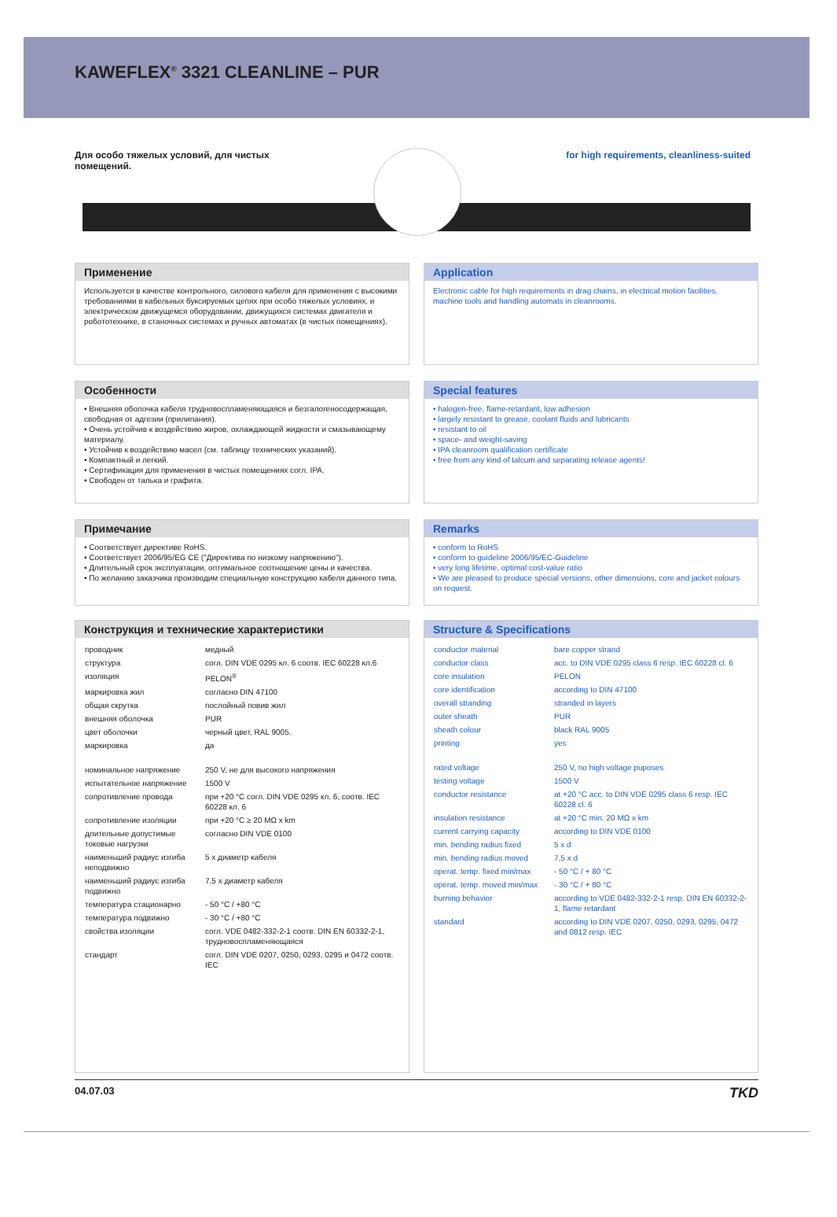KAWEFLEX<sup>®</sup> 3321 CLEANLINE – PUR
Для особо тяжелых условий, для чистых
помещений.
for high requirements, cleanliness-suited
Применение
Используется в качестве контрольного, силового кабеля для применения с высокими требованиями в кабельных буксируемых цепях при особо тяжелых условиях, и электрическом движущемся оборудовании, движущихся системах двигателя и робототехнике, в станочных системах и ручных автоматах (в чистых помещениях).
Application
Electronic cable for high requirements in drag chains, in electrical motion facilities, machine tools and handling automats in cleanrooms.
Особенности
• Внешняя оболочка кабеля трудновоспламеняющаяся и безгалогеносодержащая, свободная от адгезии (прилипания).
• Очень устойчив к воздействию жиров, охлаждающей жидкости и смазывающему материалу.
• Устойчив к воздействию масел (см. таблицу технических указаний).
• Компактный и легкий.
• Сертификация для применения в чистых помещениях согл. IPA.
• Свободен от талька и графита.
Special features
• halogen-free, flame-retardant, low adhesion
• largely resistant to grease, coolant fluids and lubricants
• resistant to oil
• space- and weight-saving
• IPA cleanroom qualification certificate
• free from any kind of talcum and separating release agents!
Примечание
• Соответствует директиве RoHS.
• Соответствует 2006/95/EG CE ("Директива по низкому напряжению").
• Длительный срок эксплуатации, оптимальное соотношение цены и качества.
• По желанию заказчика производим специальную конструкцию кабеля данного типа.
Remarks
• conform to RoHS
• conform to guideline 2006/95/EC-Guideline
• very long lifetime, optimal cost-value ratio
• We are pleased to produce special versions, other dimensions, core and jacket colours on request.
Конструкция и технические характеристики
| проводник | медный |
| структура | согл. DIN VDE 0295 кл. 6 соотв. IEC 60228 кл.6 |
| изоляция | PELON<sup>®</sup> |
| маркировка жил | согласно DIN 47100 |
| общая скрутка | послойный повив жил |
| внешняя оболочка | PUR |
| цвет оболочки | черный цвет, RAL 9005. |
| маркировка | да |
| номинальное напряжение | 250 V, не для высокого напряжения |
| испытательное напряжение | 1500 V |
| сопротивление провода | при +20 °C согл. DIN VDE 0295 кл. 6, соотв. IEC 60228 кл. 6 |
| сопротивление изоляции | при +20 °C ≥ 20 MΩ x km |
| длительные допустимые токовые нагрузки | согласно DIN VDE 0100 |
| наименьший радиус изгиба неподвижно | 5 x диаметр кабеля |
| наименьший радиус изгиба подвижно | 7,5 x диаметр кабеля |
| температура стационарно | - 50 °C / +80 °C |
| температура подвижно | - 30 °C / +80 °C |
| свойства изоляции | согл. VDE 0482-332-2-1 соотв. DIN EN 60332-2-1, трудновоспламеняющаяся |
| стандарт | согл. DIN VDE 0207, 0250, 0293, 0295 и 0472 соотв. IEC |
Structure & Specifications
| conductor material | bare copper strand |
| conductor class | acc. to DIN VDE 0295 class 6 resp. IEC 60228 cl. 6 |
| core insulation | PELON |
| core identification | according to DIN 47100 |
| overall stranding | stranded in layers |
| outer sheath | PUR |
| sheath colour | black RAL 9005 |
| printing | yes |
| rated voltage | 250 V, no high voltage puposes |
| testing voltage | 1500 V |
| conductor resistance | at +20 °C acc. to DIN VDE 0295 class 6 resp. IEC 60228 cl. 6 |
| insulation resistance | at +20 °C min. 20 MΩ x km |
| current carrying capacity | according to DIN VDE 0100 |
| min. bending radius fixed | 5 x d |
| min. bending radius moved | 7,5 x d |
| operat. temp. fixed min/max | - 50 °C / + 80 °C |
| operat. temp. moved min/max | - 30 °C / + 80 °C |
| burning behavior | according to VDE 0482-332-2-1 resp. DIN EN 60332-2-1, flame retardant |
| standard | according to DIN VDE 0207, 0250, 0293, 0295, 0472 and 0812 resp. IEC |
04.07.03 TKD